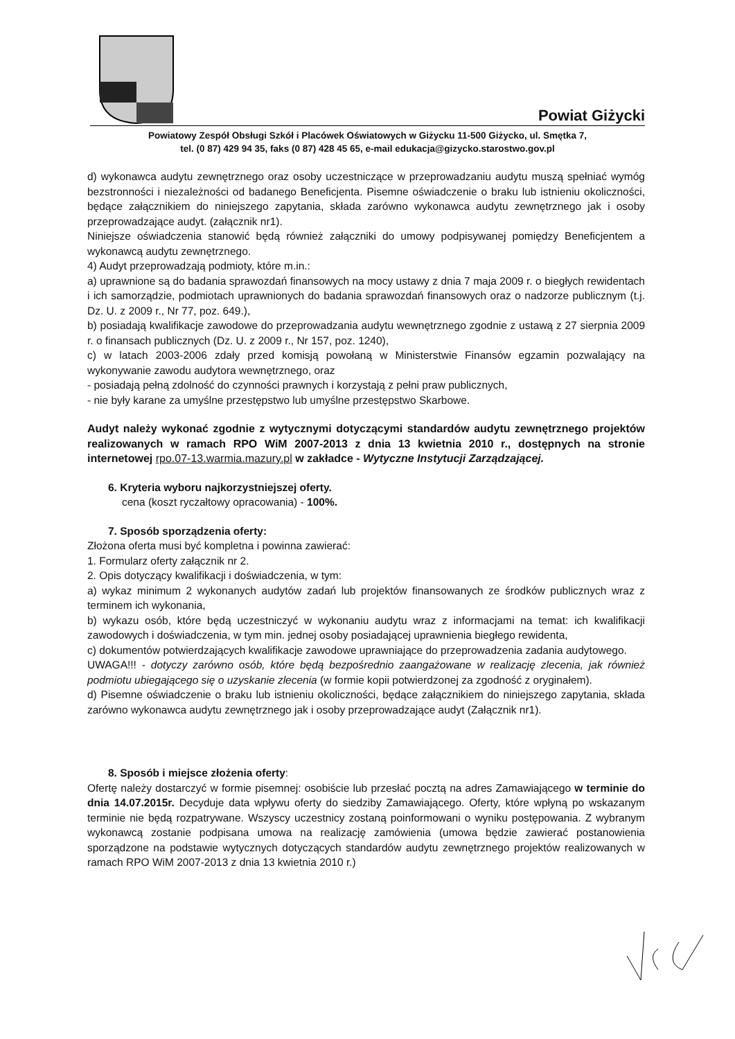Powiat Giżycki
Powiatowy Zespół Obsługi Szkół i Placówek Oświatowych w Giżycku 11-500 Giżycko, ul. Smętka 7,
tel. (0 87) 429 94 35, faks (0 87) 428 45 65, e-mail edukacja@gizycko.starostwo.gov.pl
d) wykonawca audytu zewnętrznego oraz osoby uczestniczące w przeprowadzaniu audytu muszą spełniać wymóg bezstronności i niezależności od badanego Beneficjenta. Pisemne oświadczenie o braku lub istnieniu okoliczności, będące załącznikiem do niniejszego zapytania, składa zarówno wykonawca audytu zewnętrznego jak i osoby przeprowadzające audyt. (załącznik nr1).
Niniejsze oświadczenia stanowić będą również załączniki do umowy podpisywanej pomiędzy Beneficjentem a wykonawcą audytu zewnętrznego.
4) Audyt przeprowadzają podmioty, które m.in.:
a) uprawnione są do badania sprawozdań finansowych na mocy ustawy z dnia 7 maja 2009 r. o biegłych rewidentach i ich samorządzie, podmiotach uprawnionych do badania sprawozdań finansowych oraz o nadzorze publicznym (t.j. Dz. U. z 2009 r., Nr 77, poz. 649.),
b) posiadają kwalifikacje zawodowe do przeprowadzania audytu wewnętrznego zgodnie z ustawą z 27 sierpnia 2009 r. o finansach publicznych (Dz. U. z 2009 r., Nr 157, poz. 1240),
c) w latach 2003-2006 zdały przed komisją powołaną w Ministerstwie Finansów egzamin pozwalający na wykonywanie zawodu audytora wewnętrznego, oraz
- posiadają pełną zdolność do czynności prawnych i korzystają z pełni praw publicznych,
- nie były karane za umyślne przestępstwo lub umyślne przestępstwo Skarbowe.
Audyt należy wykonać zgodnie z wytycznymi dotyczącymi standardów audytu zewnętrznego projektów realizowanych w ramach RPO WiM 2007-2013 z dnia 13 kwietnia 2010 r., dostępnych na stronie internetowej rpo.07-13.warmia.mazury.pl w zakładce - Wytyczne Instytucji Zarządzającej.
6. Kryteria wyboru najkorzystniejszej oferty.
cena (koszt ryczałtowy opracowania) - 100%.
7. Sposób sporządzenia oferty:
Złożona oferta musi być kompletna i powinna zawierać:
1. Formularz oferty załącznik nr 2.
2. Opis dotyczący kwalifikacji i doświadczenia, w tym:
a) wykaz minimum 2 wykonanych audytów zadań lub projektów finansowanych ze środków publicznych wraz z terminem ich wykonania,
b) wykazu osób, które będą uczestniczyć w wykonaniu audytu wraz z informacjami na temat: ich kwalifikacji zawodowych i doświadczenia, w tym min. jednej osoby posiadającej uprawnienia biegłego rewidenta,
c) dokumentów potwierdzających kwalifikacje zawodowe uprawniające do przeprowadzenia zadania audytowego.
UWAGA!!! - dotyczy zarówno osób, które będą bezpośrednio zaangażowane w realizację zlecenia, jak również podmiotu ubiegającego się o uzyskanie zlecenia (w formie kopii potwierdzonej za zgodność z oryginałem).
d) Pisemne oświadczenie o braku lub istnieniu okoliczności, będące załącznikiem do niniejszego zapytania, składa zarówno wykonawca audytu zewnętrznego jak i osoby przeprowadzające audyt (Załącznik nr1).
8. Sposób i miejsce złożenia oferty:
Ofertę należy dostarczyć w formie pisemnej: osobiście lub przesłać pocztą na adres Zamawiającego w terminie do dnia 14.07.2015r. Decyduje data wpływu oferty do siedziby Zamawiającego. Oferty, które wpłyną po wskazanym terminie nie będą rozpatrywane. Wszyscy uczestnicy zostaną poinformowani o wyniku postępowania. Z wybranym wykonawcą zostanie podpisana umowa na realizację zamówienia (umowa będzie zawierać postanowienia sporządzone na podstawie wytycznych dotyczących standardów audytu zewnętrznego projektów realizowanych w ramach RPO WiM 2007-2013 z dnia 13 kwietnia 2010 r.)